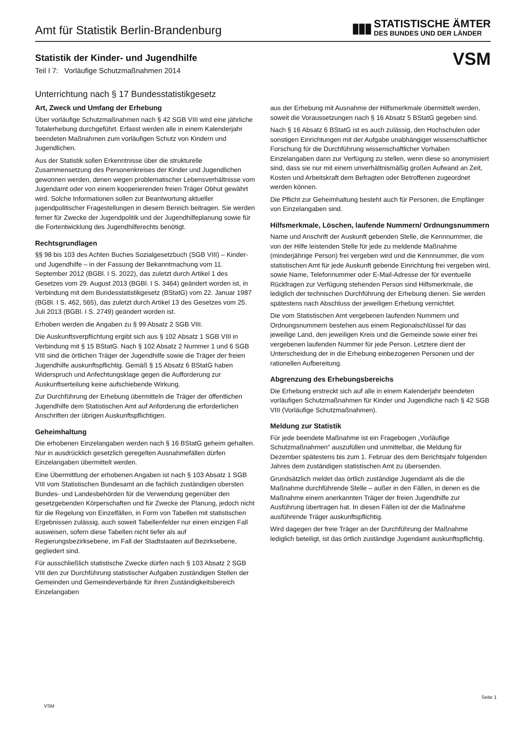Amt für Statistik Berlin-Brandenburg
▮▮▮
STATISTISCHE ÄMTER
DES BUNDES UND DER LÄNDER
Statistik der Kinder- und Jugendhilfe
Teil I 7: Vorläufige Schutzmaßnahmen 2014
VSM
Unterrichtung nach § 17 Bundesstatistikgesetz
Art, Zweck und Umfang der Erhebung
Über vorläufige Schutzmaßnahmen nach § 42 SGB VIII wird eine jährliche Totalerhebung durchgeführt. Erfasst werden alle in einem Kalenderjahr beendeten Maßnahmen zum vorläufigen Schutz von Kindern und Jugendlichen.
Aus der Statistik sollen Erkenntnisse über die strukturelle Zusammensetzung des Personenkreises der Kinder und Jugendlichen gewonnen werden, denen wegen problematischer Lebensverhältnisse vom Jugendamt oder von einem kooperierenden freien Träger Obhut gewährt wird. Solche Informationen sollen zur Beantwortung aktueller jugendpolitischer Fragestellungen in diesem Bereich beitragen. Sie werden ferner für Zwecke der Jugendpolitik und der Jugendhilfeplanung sowie für die Fortentwicklung des Jugendhilferechts benötigt.
Rechtsgrundlagen
§§ 98 bis 103 des Achten Buches Sozialgesetzbuch (SGB VIII) – Kinder- und Jugendhilfe – in der Fassung der Bekanntmachung vom 11. September 2012 (BGBl. I S. 2022), das zuletzt durch Artikel 1 des Gesetzes vom 29. August 2013 (BGBl. I S. 3464) geändert worden ist, in Verbindung mit dem Bundesstatistikgesetz (BStatG) vom 22. Januar 1987 (BGBl. I S. 462, 565), das zuletzt durch Artikel 13 des Gesetzes vom 25. Juli 2013 (BGBl. I S. 2749) geändert worden ist.
Erhoben werden die Angaben zu § 99 Absatz 2 SGB VIII.
Die Auskunftsverpflichtung ergibt sich aus § 102 Absatz 1 SGB VIII in Verbindung mit § 15 BStatG. Nach § 102 Absatz 2 Nummer 1 und 6 SGB VIII sind die örtlichen Träger der Jugendhilfe sowie die Träger der freien Jugendhilfe auskunftspflichtig. Gemäß § 15 Absatz 6 BStatG haben Widerspruch und Anfechtungsklage gegen die Aufforderung zur Auskunftserteilung keine aufschiebende Wirkung.
Zur Durchführung der Erhebung übermitteln die Träger der öffentlichen Jugendhilfe dem Statistischen Amt auf Anforderung die erforderlichen Anschriften der übrigen Auskunftspflichtigen.
Geheimhaltung
Die erhobenen Einzelangaben werden nach § 16 BStatG geheim gehalten. Nur in ausdrücklich gesetzlich geregelten Ausnahmefällen dürfen Einzelangaben übermittelt werden.
Eine Übermittlung der erhobenen Angaben ist nach § 103 Absatz 1 SGB VIII vom Statistischen Bundesamt an die fachlich zuständigen obersten Bundes- und Landesbehörden für die Verwendung gegenüber den gesetzgebenden Körperschaften und für Zwecke der Planung, jedoch nicht für die Regelung von Einzelfällen, in Form von Tabellen mit statistischen Ergebnissen zulässig, auch soweit Tabellenfelder nur einen einzigen Fall ausweisen, sofern diese Tabellen nicht tiefer als auf Regierungsbezirksebene, im Fall der Stadtstaaten auf Bezirksebene, gegliedert sind.
Für ausschließlich statistische Zwecke dürfen nach § 103 Absatz 2 SGB VIII den zur Durchführung statistischer Aufgaben zuständigen Stellen der Gemeinden und Gemeindeverbände für ihren Zuständigkeitsbereich Einzelangaben
aus der Erhebung mit Ausnahme der Hilfsmerkmale übermittelt werden, soweit die Voraussetzungen nach § 16 Absatz 5 BStatG gegeben sind.
Nach § 16 Absatz 6 BStatG ist es auch zulässig, den Hochschulen oder sonstigen Einrichtungen mit der Aufgabe unabhängiger wissenschaftlicher Forschung für die Durchführung wissenschaftlicher Vorhaben Einzelangaben dann zur Verfügung zu stellen, wenn diese so anonymisiert sind, dass sie nur mit einem unverhältnismäßig großen Aufwand an Zeit, Kosten und Arbeitskraft dem Befragten oder Betroffenen zugeordnet werden können.
Die Pflicht zur Geheimhaltung besteht auch für Personen, die Empfänger von Einzelangaben sind.
Hilfsmerkmale, Löschen, laufende Nummern/ Ordnungsnummern
Name und Anschrift der Auskunft gebenden Stelle, die Kennnummer, die von der Hilfe leistenden Stelle für jede zu meldende Maßnahme (minderjährige Person) frei vergeben wird und die Kennnummer, die vom statistischen Amt für jede Auskunft gebende Einrichtung frei vergeben wird, sowie Name, Telefonnummer oder E-Mail-Adresse der für eventuelle Rückfragen zur Verfügung stehenden Person sind Hilfsmerkmale, die lediglich der technischen Durchführung der Erhebung dienen. Sie werden spätestens nach Abschluss der jeweiligen Erhebung vernichtet.
Die vom Statistischen Amt vergebenen laufenden Nummern und Ordnungsnummern bestehen aus einem Regionalschlüssel für das jeweilige Land, den jeweiligen Kreis und die Gemeinde sowie einer frei vergebenen laufenden Nummer für jede Person. Letztere dient der Unterscheidung der in die Erhebung einbezogenen Personen und der rationellen Aufbereitung.
Abgrenzung des Erhebungsbereichs
Die Erhebung erstreckt sich auf alle in einem Kalenderjahr beendeten vorläufigen Schutzmaßnahmen für Kinder und Jugendliche nach § 42 SGB VIII (Vorläufige Schutzmaßnahmen).
Meldung zur Statistik
Für jede beendete Maßnahme ist ein Fragebogen „Vorläufige Schutzmaßnahmen“ auszufüllen und unmittelbar, die Meldung für Dezember spätestens bis zum 1. Februar des dem Berichtsjahr folgenden Jahres dem zuständigen statistischen Amt zu übersenden.
Grundsätzlich meldet das örtlich zuständige Jugendamt als die die Maßnahme durchführende Stelle – außer in den Fällen, in denen es die Maßnahme einem anerkannten Träger der freien Jugendhilfe zur Ausführung übertragen hat. In diesen Fällen ist der die Maßnahme ausführende Träger auskunftspflichtig.
Wird dagegen der freie Träger an der Durchführung der Maßnahme lediglich beteiligt, ist das örtlich zuständige Jugendamt auskunftspflichtig.
Seite 1
VSM